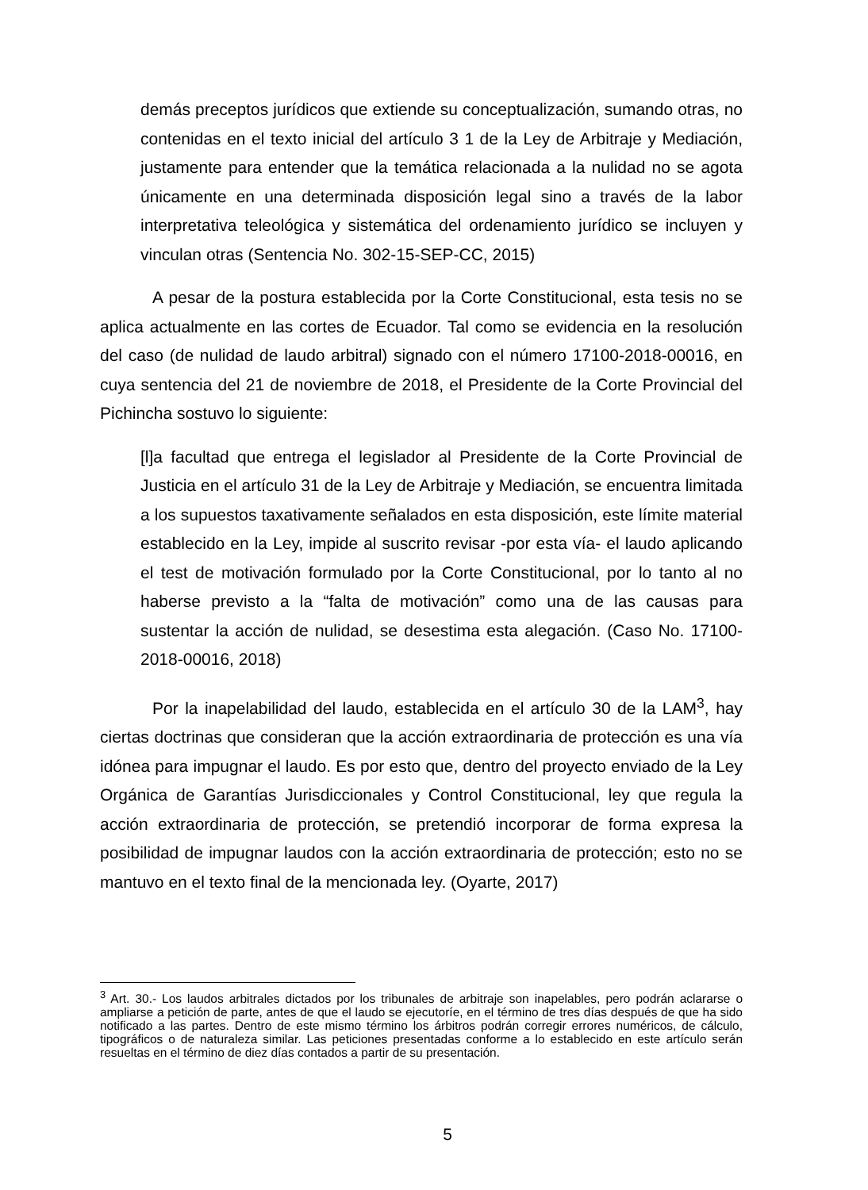demás preceptos jurídicos que extiende su conceptualización, sumando otras, no contenidas en el texto inicial del artículo 3 1 de la Ley de Arbitraje y Mediación, justamente para entender que la temática relacionada a la nulidad no se agota únicamente en una determinada disposición legal sino a través de la labor interpretativa teleológica y sistemática del ordenamiento jurídico se incluyen y vinculan otras (Sentencia No. 302-15-SEP-CC, 2015)
A pesar de la postura establecida por la Corte Constitucional, esta tesis no se aplica actualmente en las cortes de Ecuador. Tal como se evidencia en la resolución del caso (de nulidad de laudo arbitral) signado con el número 17100-2018-00016, en cuya sentencia del 21 de noviembre de 2018, el Presidente de la Corte Provincial del Pichincha sostuvo lo siguiente:
[l]a facultad que entrega el legislador al Presidente de la Corte Provincial de Justicia en el artículo 31 de la Ley de Arbitraje y Mediación, se encuentra limitada a los supuestos taxativamente señalados en esta disposición, este límite material establecido en la Ley, impide al suscrito revisar -por esta vía- el laudo aplicando el test de motivación formulado por la Corte Constitucional, por lo tanto al no haberse previsto a la “falta de motivación” como una de las causas para sustentar la acción de nulidad, se desestima esta alegación. (Caso No. 17100-2018-00016, 2018)
Por la inapelabilidad del laudo, establecida en el artículo 30 de la LAM<sup>3</sup>, hay ciertas doctrinas que consideran que la acción extraordinaria de protección es una vía idónea para impugnar el laudo. Es por esto que, dentro del proyecto enviado de la Ley Orgánica de Garantías Jurisdiccionales y Control Constitucional, ley que regula la acción extraordinaria de protección, se pretendió incorporar de forma expresa la posibilidad de impugnar laudos con la acción extraordinaria de protección; esto no se mantuvo en el texto final de la mencionada ley. (Oyarte, 2017)
<sup>3</sup> Art. 30.- Los laudos arbitrales dictados por los tribunales de arbitraje son inapelables, pero podrán aclararse o ampliarse a petición de parte, antes de que el laudo se ejecutoríe, en el término de tres días después de que ha sido notificado a las partes. Dentro de este mismo término los árbitros podrán corregir errores numéricos, de cálculo, tipográficos o de naturaleza similar. Las peticiones presentadas conforme a lo establecido en este artículo serán resueltas en el término de diez días contados a partir de su presentación.
5